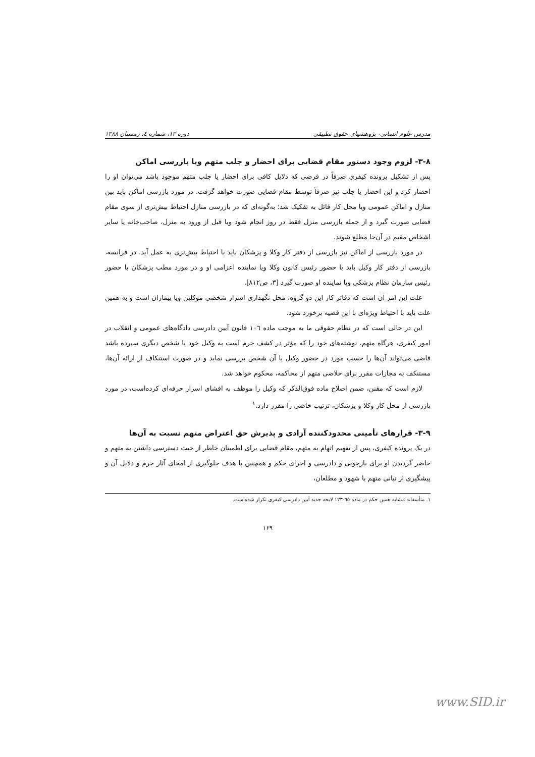مدرس علوم انسانی- پژوهشهای حقوق تطبیقی دوره ۱۳، شماره ٤، زمستان ۱۳۸۸
۳-۸- لزوم وجود دستور مقام قضایی برای احضار و جلب متهم ویا بازرسی اماکن
پس از تشکیل پرونده کیفری صرفاً در فرضی که دلایل کافی برای احضار یا جلب متهم موجود باشد می‌توان او را احضار کرد و این احضار یا جلب نیز صرفاً توسط مقام قضایی صورت خواهد گرفت. در مورد بازرسی اماکن باید بین منازل و اماکن عمومی ویا محل کار قائل به تفکیک شد؛ به‌گونه‌ای که در بازرسی منازل احتیاط بیش‌تری از سوی مقام قضایی صورت گیرد و از جمله بازرسی منزل فقط در روز انجام شود ویا قبل از ورود به منزل، صاحب‌خانه یا سایر اشخاص مقیم در آن‌جا مطلع شوند.
در مورد بازرسی از اماکن نیز بازرسی از دفتر کار وکلا و پزشکان باید با احتیاط بیش‌تری به عمل آید. در فرانسه، بازرسی از دفتر کار وکیل باید با حضور رئیس کانون وکلا ویا نماینده اعزامی او و در مورد مطب پزشکان با حضور رئیس سازمان نظام پزشکی ویا نماینده او صورت گیرد [۳، ص۸۱۲].
علت این امر آن است که دفاتر کار این دو گروه، محل نگهداری اسرار شخصی موکلین ویا بیماران است و به همین علت باید با احتیاط ویژه‌ای با این قضیه برخورد شود.
این در حالی است که در نظام حقوقی ما به موجب ماده ۱۰٦ قانون آیین دادرسی دادگاه‌های عمومی و انقلاب در امور کیفری، هرگاه متهم، نوشته‌های خود را که مؤثر در کشف جرم است به وکیل خود یا شخص دیگری سپرده باشد قاضی می‌تواند آن‌ها را حسب مورد در حضور وکیل یا آن شخص بررسی نماید و در صورت استنکاف از ارائه آن‌ها، مستنکف به مجازات مقرر برای خلاصی متهم از محاکمه، محکوم خواهد شد.
لازم است که مقنن، ضمن اصلاح ماده فوق‌الذکر که وکیل را موظف به افشای اسرار حرفه‌ای کرده‌است، در مورد بازرسی از محل کار وکلا و پزشکان، ترتیب خاصی را مقرر دارد.<sup>۱</sup>
۳-۹- قرارهای تأمینی محدودکننده آزادی و پذیرش حق اعتراض متهم نسبت به آن‌ها
در یک پرونده کیفری، پس از تفهیم اتهام به متهم، مقام قضایی برای اطمینان خاطر از حیث دسترسی داشتن به متهم و حاضر گردیدن او برای بازجویی و دادرسی و اجرای حکم و همچنین با هدف جلوگیری از امحای آثار جرم و دلایل آن و پیشگیری از تبانی متهم با شهود و مطلعان،
۱. متأسفانه مشابه همین حکم در ماده ٦٥-۱۲۳ لایحه جدید آیین دادرسی کیفری تکرار شده‌است.
۱۶۹
www.SID.ir